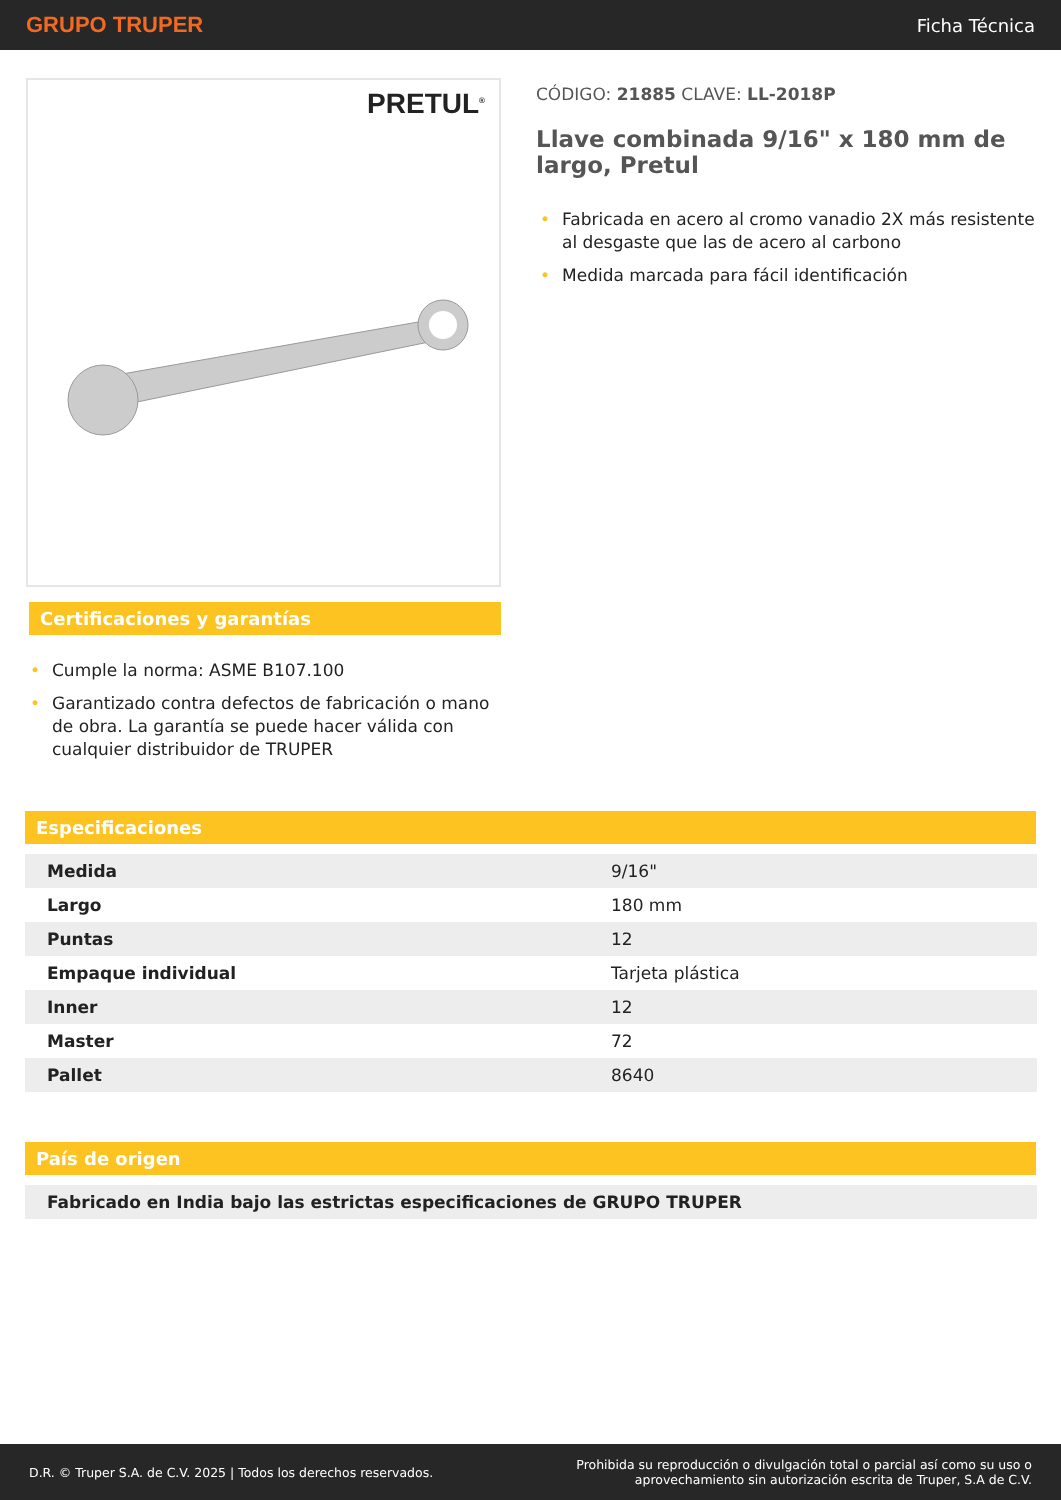GRUPO TRUPER
Ficha Técnica
PRETUL<sup>®</sup>
Certificaciones y garantías
• Cumple la norma: ASME B107.100
• Garantizado contra defectos de fabricación o mano de obra. La garantía se puede hacer válida con cualquier distribuidor de TRUPER
CÓDIGO: 21885 CLAVE: LL-2018P
Llave combinada 9/16" x 180 mm de largo, Pretul
• Fabricada en acero al cromo vanadio 2X más resistente al desgaste que las de acero al carbono
• Medida marcada para fácil identificación
Especificaciones
| Medida | 9/16" |
| Largo | 180 mm |
| Puntas | 12 |
| Empaque individual | Tarjeta plástica |
| Inner | 12 |
| Master | 72 |
| Pallet | 8640 |
País de origen
| Fabricado en India bajo las estrictas especificaciones de GRUPO TRUPER |
D.R. © Truper S.A. de C.V. 2025 | Todos los derechos reservados.
Prohibida su reproducción o divulgación total o parcial así como su uso o
aprovechamiento sin autorización escrita de Truper, S.A de C.V.